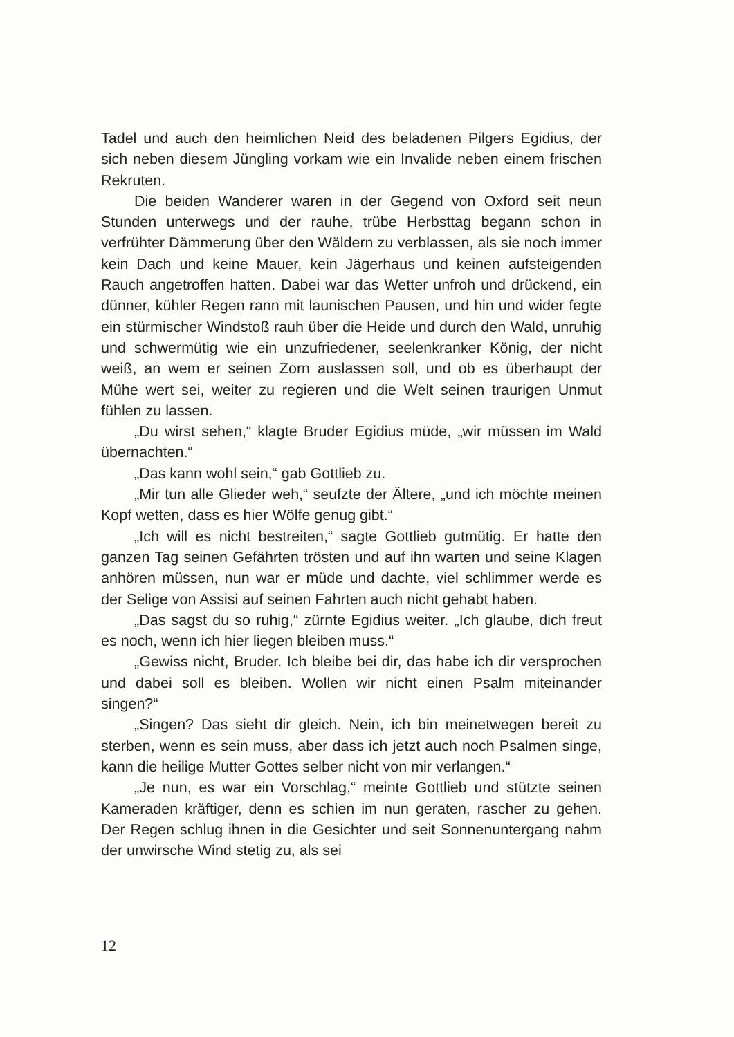Tadel und auch den heimlichen Neid des beladenen Pilgers Egidius, der sich neben diesem Jüngling vorkam wie ein Invalide neben einem frischen Rekruten.
Die beiden Wanderer waren in der Gegend von Oxford seit neun Stunden unterwegs und der rauhe, trübe Herbsttag begann schon in verfrühter Dämmerung über den Wäldern zu verblassen, als sie noch immer kein Dach und keine Mauer, kein Jägerhaus und keinen aufsteigenden Rauch angetroffen hatten. Dabei war das Wetter unfroh und drückend, ein dünner, kühler Regen rann mit launischen Pausen, und hin und wider fegte ein stürmischer Windstoß rauh über die Heide und durch den Wald, unruhig und schwermütig wie ein unzufriedener, seelenkranker König, der nicht weiß, an wem er seinen Zorn auslassen soll, und ob es überhaupt der Mühe wert sei, weiter zu regieren und die Welt seinen traurigen Unmut fühlen zu lassen.
„Du wirst sehen,“ klagte Bruder Egidius müde, „wir müssen im Wald übernachten.“
„Das kann wohl sein,“ gab Gottlieb zu.
„Mir tun alle Glieder weh,“ seufzte der Ältere, „und ich möchte meinen Kopf wetten, dass es hier Wölfe genug gibt.“
„Ich will es nicht bestreiten,“ sagte Gottlieb gutmütig. Er hatte den ganzen Tag seinen Gefährten trösten und auf ihn warten und seine Klagen anhören müssen, nun war er müde und dachte, viel schlimmer werde es der Selige von Assisi auf seinen Fahrten auch nicht gehabt haben.
„Das sagst du so ruhig,“ zürnte Egidius weiter. „Ich glaube, dich freut es noch, wenn ich hier liegen bleiben muss.“
„Gewiss nicht, Bruder. Ich bleibe bei dir, das habe ich dir versprochen und dabei soll es bleiben. Wollen wir nicht einen Psalm miteinander singen?“
„Singen? Das sieht dir gleich. Nein, ich bin meinetwegen bereit zu sterben, wenn es sein muss, aber dass ich jetzt auch noch Psalmen singe, kann die heilige Mutter Gottes selber nicht von mir verlangen.“
„Je nun, es war ein Vorschlag,“ meinte Gottlieb und stützte seinen Kameraden kräftiger, denn es schien im nun geraten, rascher zu gehen. Der Regen schlug ihnen in die Gesichter und seit Sonnenuntergang nahm der unwirsche Wind stetig zu, als sei
12